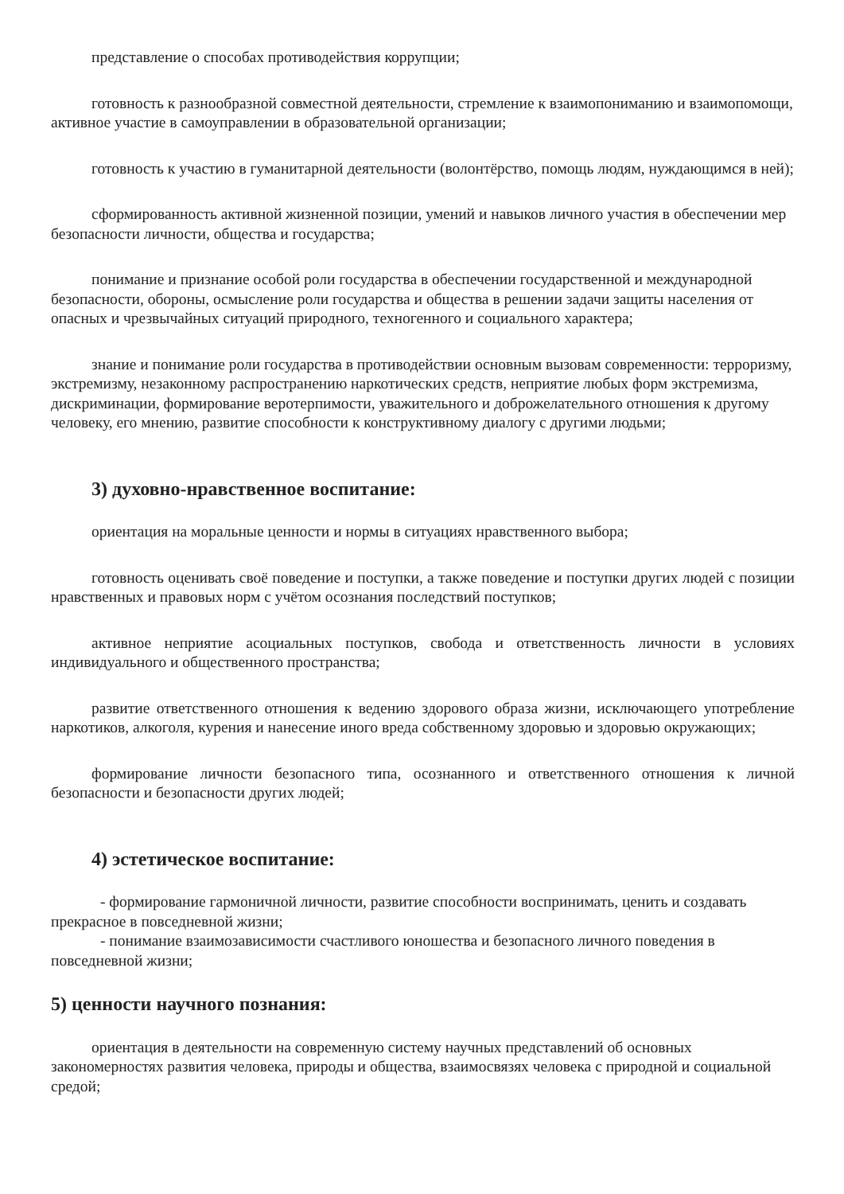представление о способах противодействия коррупции;
готовность к разнообразной совместной деятельности, стремление к взаимопониманию и взаимопомощи, активное участие в самоуправлении в образовательной организации;
готовность к участию в гуманитарной деятельности (волонтёрство, помощь людям, нуждающимся в ней);
сформированность активной жизненной позиции, умений и навыков личного участия в обеспечении мер безопасности личности, общества и государства;
понимание и признание особой роли государства в обеспечении государственной и международной безопасности, обороны, осмысление роли государства и общества в решении задачи защиты населения от опасных и чрезвычайных ситуаций природного, техногенного и социального характера;
знание и понимание роли государства в противодействии основным вызовам современности: терроризму, экстремизму, незаконному распространению наркотических средств, неприятие любых форм экстремизма, дискриминации, формирование веротерпимости, уважительного и доброжелательного отношения к другому человеку, его мнению, развитие способности к конструктивному диалогу с другими людьми;
3) духовно-нравственное воспитание:
ориентация на моральные ценности и нормы в ситуациях нравственного выбора;
готовность оценивать своё поведение и поступки, а также поведение и поступки других людей с позиции нравственных и правовых норм с учётом осознания последствий поступков;
активное неприятие асоциальных поступков, свобода и ответственность личности в условиях индивидуального и общественного пространства;
развитие ответственного отношения к ведению здорового образа жизни, исключающего употребление наркотиков, алкоголя, курения и нанесение иного вреда собственному здоровью и здоровью окружающих;
формирование личности безопасного типа, осознанного и ответственного отношения к личной безопасности и безопасности других людей;
4) эстетическое воспитание:
- формирование гармоничной личности, развитие способности воспринимать, ценить и создавать прекрасное в повседневной жизни;
- понимание взаимозависимости счастливого юношества и безопасного личного поведения в повседневной жизни;
5) ценности научного познания:
ориентация в деятельности на современную систему научных представлений об основных закономерностях развития человека, природы и общества, взаимосвязях человека с природной и социальной средой;